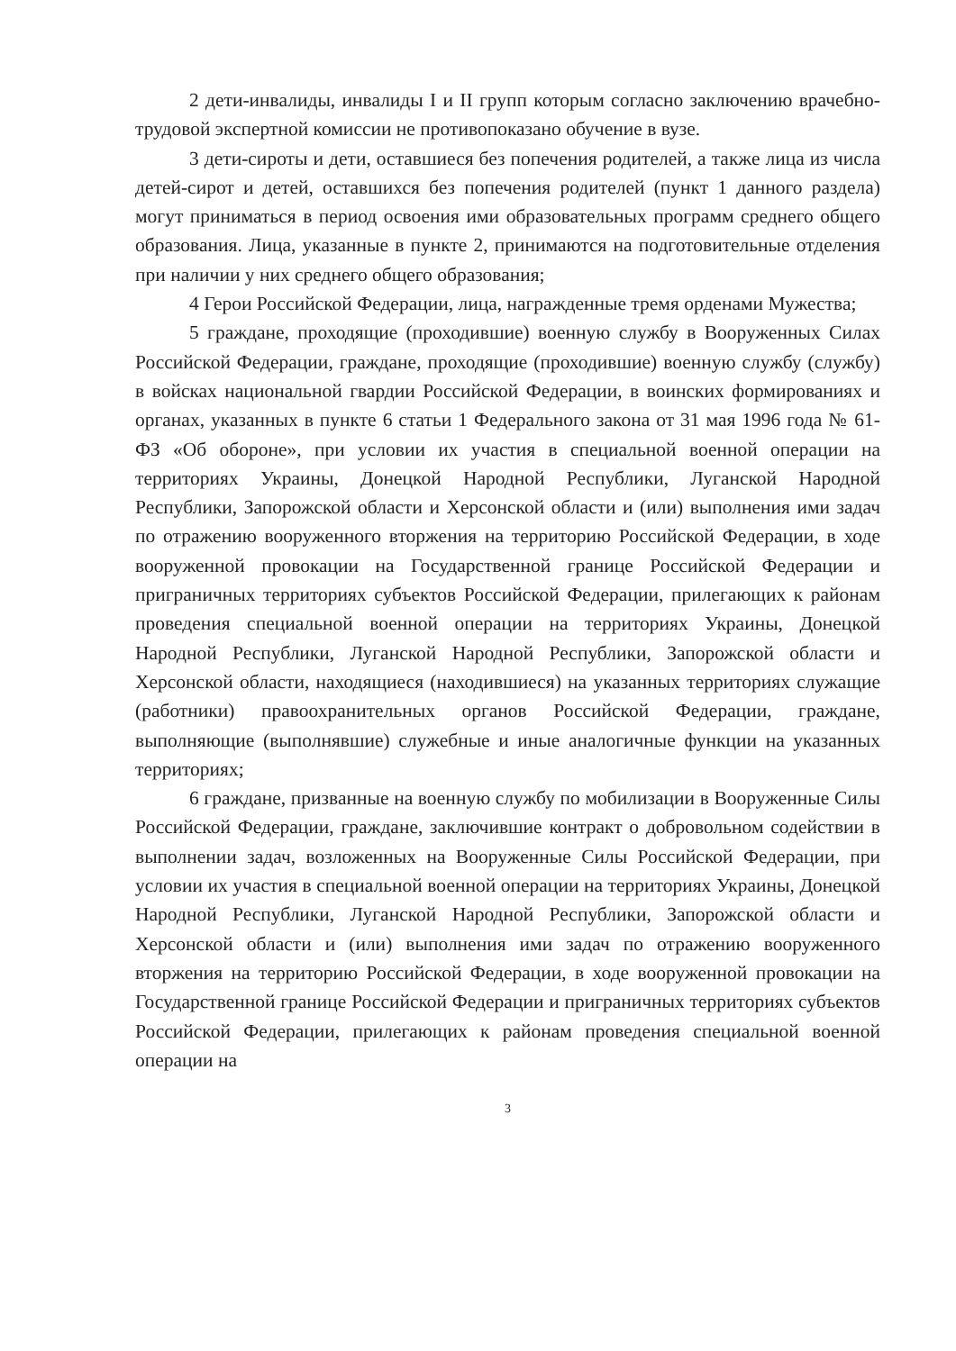2 дети-инвалиды, инвалиды I и II групп которым согласно заключению врачебно-трудовой экспертной комиссии не противопоказано обучение в вузе.
3 дети-сироты и дети, оставшиеся без попечения родителей, а также лица из числа детей-сирот и детей, оставшихся без попечения родителей (пункт 1 данного раздела) могут приниматься в период освоения ими образовательных программ среднего общего образования. Лица, указанные в пункте 2, принимаются на подготовительные отделения при наличии у них среднего общего образования;
4 Герои Российской Федерации, лица, награжденные тремя орденами Мужества;
5 граждане, проходящие (проходившие) военную службу в Вооруженных Силах Российской Федерации, граждане, проходящие (проходившие) военную службу (службу) в войсках национальной гвардии Российской Федерации, в воинских формированиях и органах, указанных в пункте 6 статьи 1 Федерального закона от 31 мая 1996 года № 61-ФЗ «Об обороне», при условии их участия в специальной военной операции на территориях Украины, Донецкой Народной Республики, Луганской Народной Республики, Запорожской области и Херсонской области и (или) выполнения ими задач по отражению вооруженного вторжения на территорию Российской Федерации, в ходе вооруженной провокации на Государственной границе Российской Федерации и приграничных территориях субъектов Российской Федерации, прилегающих к районам проведения специальной военной операции на территориях Украины, Донецкой Народной Республики, Луганской Народной Республики, Запорожской области и Херсонской области, находящиеся (находившиеся) на указанных территориях служащие (работники) правоохранительных органов Российской Федерации, граждане, выполняющие (выполнявшие) служебные и иные аналогичные функции на указанных территориях;
6 граждане, призванные на военную службу по мобилизации в Вооруженные Силы Российской Федерации, граждане, заключившие контракт о добровольном содействии в выполнении задач, возложенных на Вооруженные Силы Российской Федерации, при условии их участия в специальной военной операции на территориях Украины, Донецкой Народной Республики, Луганской Народной Республики, Запорожской области и Херсонской области и (или) выполнения ими задач по отражению вооруженного вторжения на территорию Российской Федерации, в ходе вооруженной провокации на Государственной границе Российской Федерации и приграничных территориях субъектов Российской Федерации, прилегающих к районам проведения специальной военной операции на
3